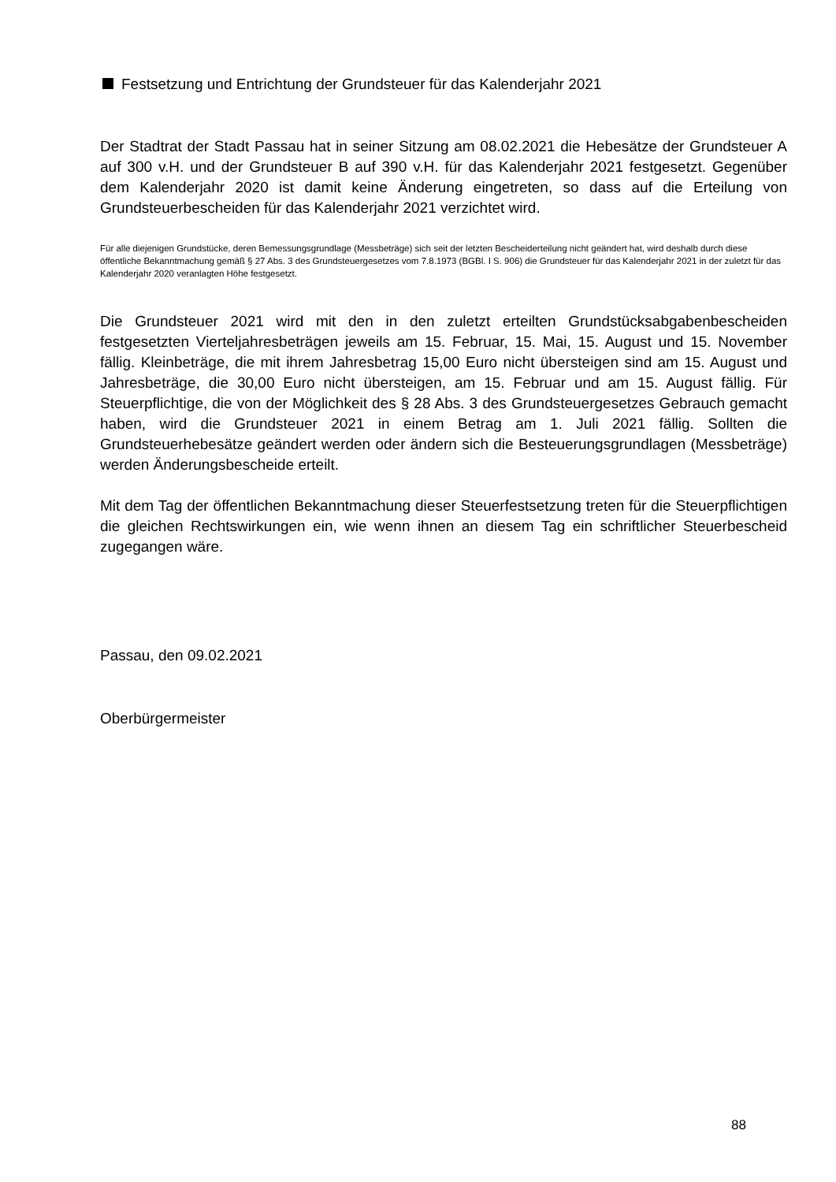Festsetzung und Entrichtung der Grundsteuer für das Kalenderjahr 2021
Der Stadtrat der Stadt Passau hat in seiner Sitzung am 08.02.2021 die Hebesätze der Grundsteuer A auf 300 v.H. und der Grundsteuer B auf 390 v.H. für das Kalenderjahr 2021 festgesetzt. Gegenüber dem Kalenderjahr 2020 ist damit keine Änderung eingetreten, so dass auf die Erteilung von Grundsteuerbescheiden für das Kalenderjahr 2021 verzichtet wird.
Für alle diejenigen Grundstücke, deren Bemessungsgrundlage (Messbeträge) sich seit der letzten Bescheiderteilung nicht geändert hat, wird deshalb durch diese öffentliche Bekanntmachung gemäß § 27 Abs. 3 des Grundsteuergesetzes vom 7.8.1973 (BGBl. I S. 906) die Grundsteuer für das Kalenderjahr 2021 in der zuletzt für das Kalenderjahr 2020 veranlagten Höhe festgesetzt.
Die Grundsteuer 2021 wird mit den in den zuletzt erteilten Grundstücksabgabenbescheiden festgesetzten Vierteljahresbeträgen jeweils am 15. Februar, 15. Mai, 15. August und 15. November fällig. Kleinbeträge, die mit ihrem Jahresbetrag 15,00 Euro nicht übersteigen sind am 15. August und Jahresbeträge, die 30,00 Euro nicht übersteigen, am 15. Februar und am 15. August fällig. Für Steuerpflichtige, die von der Möglichkeit des § 28 Abs. 3 des Grundsteuergesetzes Gebrauch gemacht haben, wird die Grundsteuer 2021 in einem Betrag am 1. Juli 2021 fällig. Sollten die Grundsteuerhebesätze geändert werden oder ändern sich die Besteuerungsgrundlagen (Messbeträge) werden Änderungsbescheide erteilt.
Mit dem Tag der öffentlichen Bekanntmachung dieser Steuerfestsetzung treten für die Steuerpflichtigen die gleichen Rechtswirkungen ein, wie wenn ihnen an diesem Tag ein schriftlicher Steuerbescheid zugegangen wäre.
Passau, den 09.02.2021
Oberbürgermeister
88